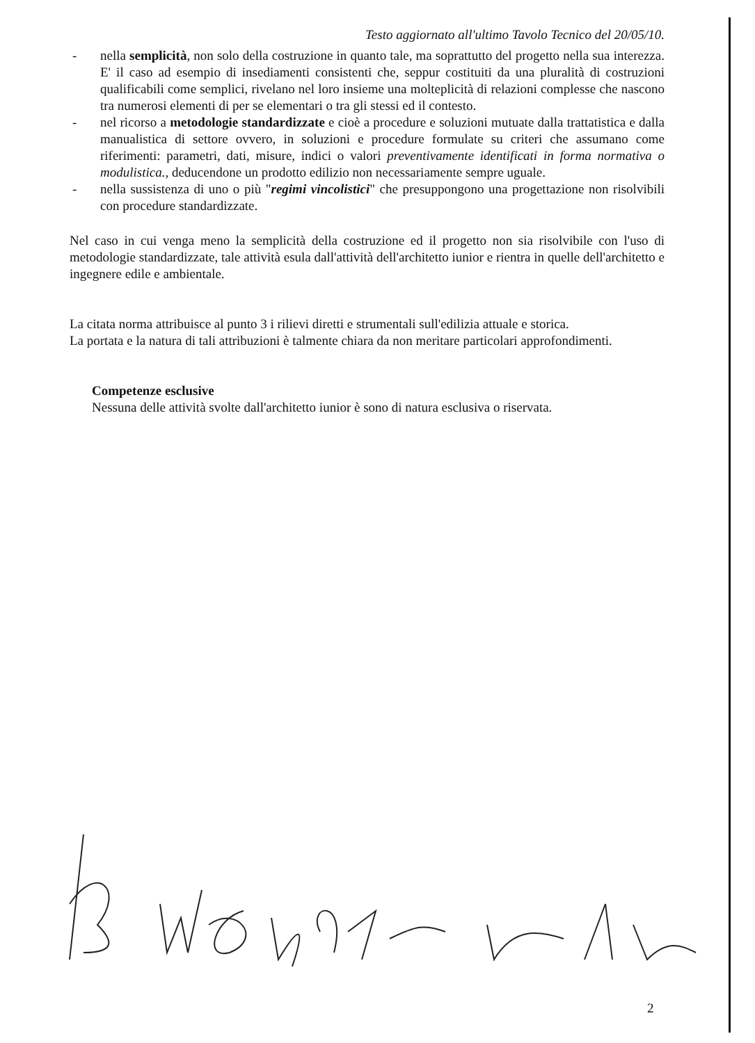Testo aggiornato all'ultimo Tavolo Tecnico del 20/05/10.
- nella semplicità, non solo della costruzione in quanto tale, ma soprattutto del progetto nella sua interezza. E' il caso ad esempio di insediamenti consistenti che, seppur costituiti da una pluralità di costruzioni qualificabili come semplici, rivelano nel loro insieme una molteplicità di relazioni complesse che nascono tra numerosi elementi di per se elementari o tra gli stessi ed il contesto.
- nel ricorso a metodologie standardizzate e cioè a procedure e soluzioni mutuate dalla trattatistica e dalla manualistica di settore ovvero, in soluzioni e procedure formulate su criteri che assumano come riferimenti: parametri, dati, misure, indici o valori preventivamente identificati in forma normativa o modulistica., deducendone un prodotto edilizio non necessariamente sempre uguale.
- nella sussistenza di uno o più "regimi vincolistici" che presuppongono una progettazione non risolvibili con procedure standardizzate.
Nel caso in cui venga meno la semplicità della costruzione ed il progetto non sia risolvibile con l'uso di metodologie standardizzate, tale attività esula dall'attività dell'architetto iunior e rientra in quelle dell'architetto e ingegnere edile e ambientale.
La citata norma attribuisce al punto 3 i rilievi diretti e strumentali sull'edilizia attuale e storica.
La portata e la natura di tali attribuzioni è talmente chiara da non meritare particolari approfondimenti.
Competenze esclusive
Nessuna delle attività svolte dall'architetto iunior è sono di natura esclusiva o riservata.
2